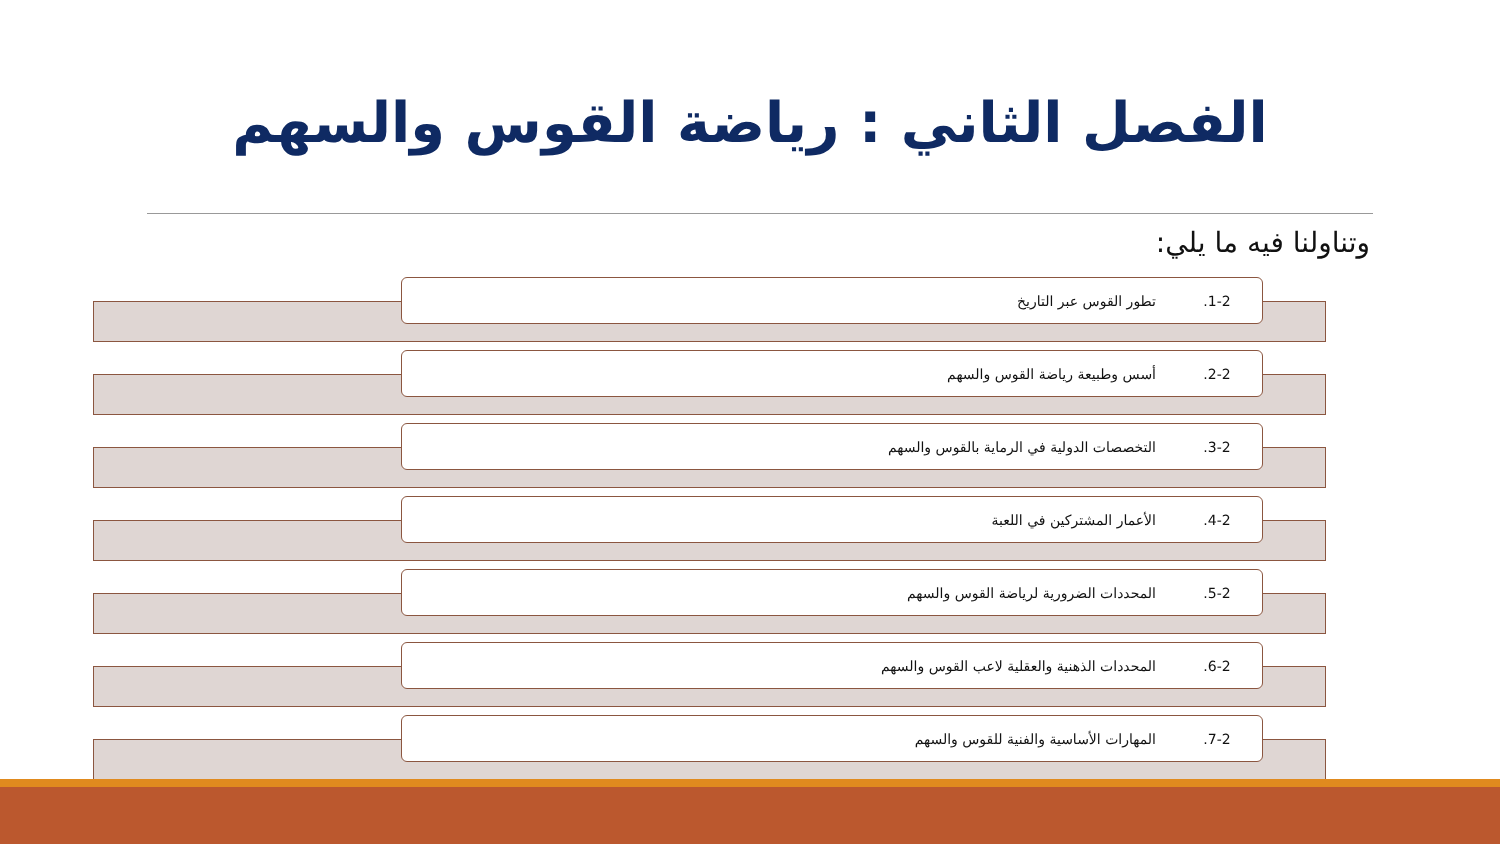الفصل الثاني : رياضة القوس والسهم
وتناولنا فيه ما يلي:
.1-2 تطور القوس عبر التاريخ
.2-2 أسس وطبيعة رياضة القوس والسهم
.3-2 التخصصات الدولية في الرماية بالقوس والسهم
.4-2 الأعمار المشتركين في اللعبة
.5-2 المحددات الضرورية لرياضة القوس والسهم
.6-2 المحددات الذهنية والعقلية لاعب القوس والسهم
.7-2 المهارات الأساسية والفنية للقوس والسهم